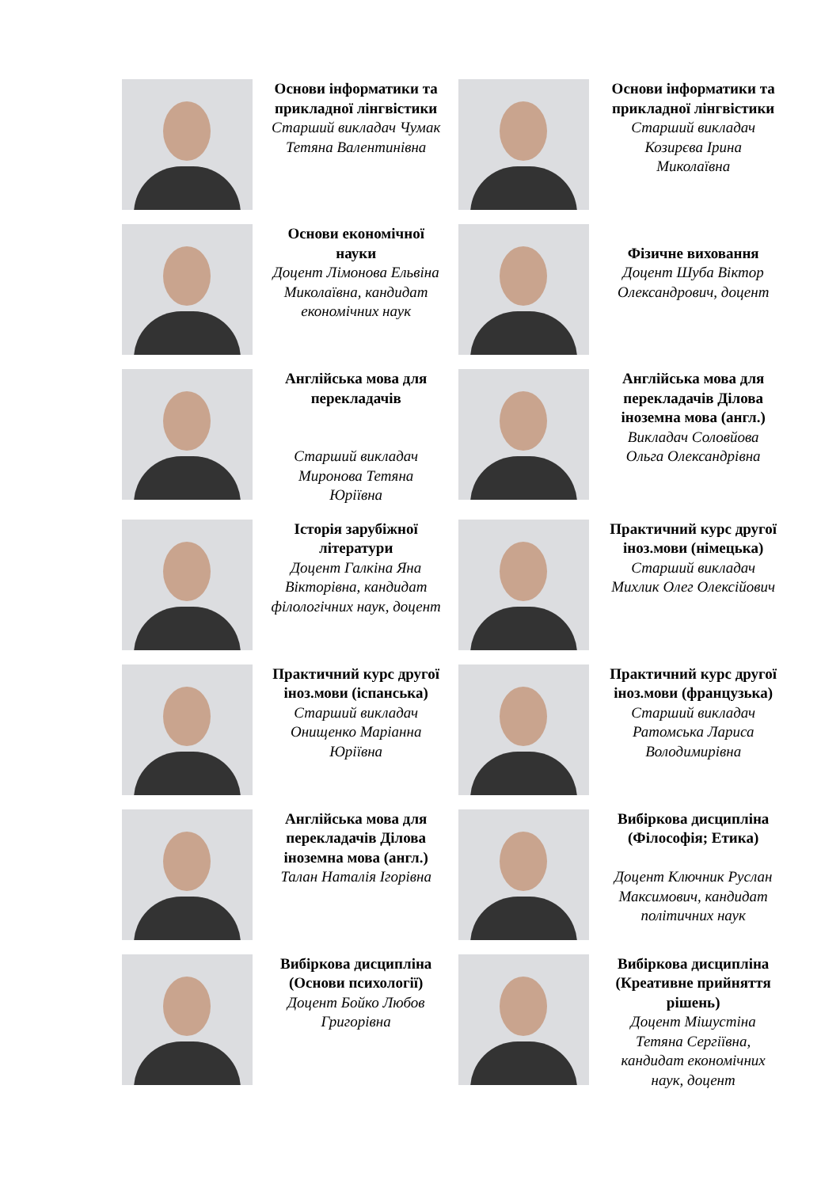| | Основи інформатики та прикладної лінгвістики Старший викладач Чумак Тетяна Валентинівна | | Основи інформатики та прикладної лінгвістики Старший викладач Козирєва Ірина Миколаївна |
| | Основи економічної науки Доцент Лімонова Ельвіна Миколаївна, кандидат економічних наук | | Фізичне виховання Доцент Шуба Віктор Олександрович, доцент |
| | Англійська мова для перекладачів Старший викладач Миронова Тетяна Юріївна | | Англійська мова для перекладачів Ділова іноземна мова (англ.) Викладач Соловйова Ольга Олександрівна |
| | Історія зарубіжної літератури Доцент Галкіна Яна Вікторівна, кандидат філологічних наук, доцент | | Практичний курс другої іноз.мови (німецька) Старший викладач Михлик Олег Олексійович |
| | Практичний курс другої іноз.мови (іспанська) Старший викладач Онищенко Маріанна Юріївна | | Практичний курс другої іноз.мови (французька) Старший викладач Ратомська Лариса Володимирівна |
| | Англійська мова для перекладачів Ділова іноземна мова (англ.) Талан Наталія Ігорівна | | Вибіркова дисципліна (Філософія; Етика) Доцент Ключник Руслан Максимович, кандидат політичних наук |
| | Вибіркова дисципліна (Основи психології) Доцент Бойко Любов Григорівна | | Вибіркова дисципліна (Креативне прийняття рішень) Доцент Мішустіна Тетяна Сергіївна, кандидат економічних наук, доцент |